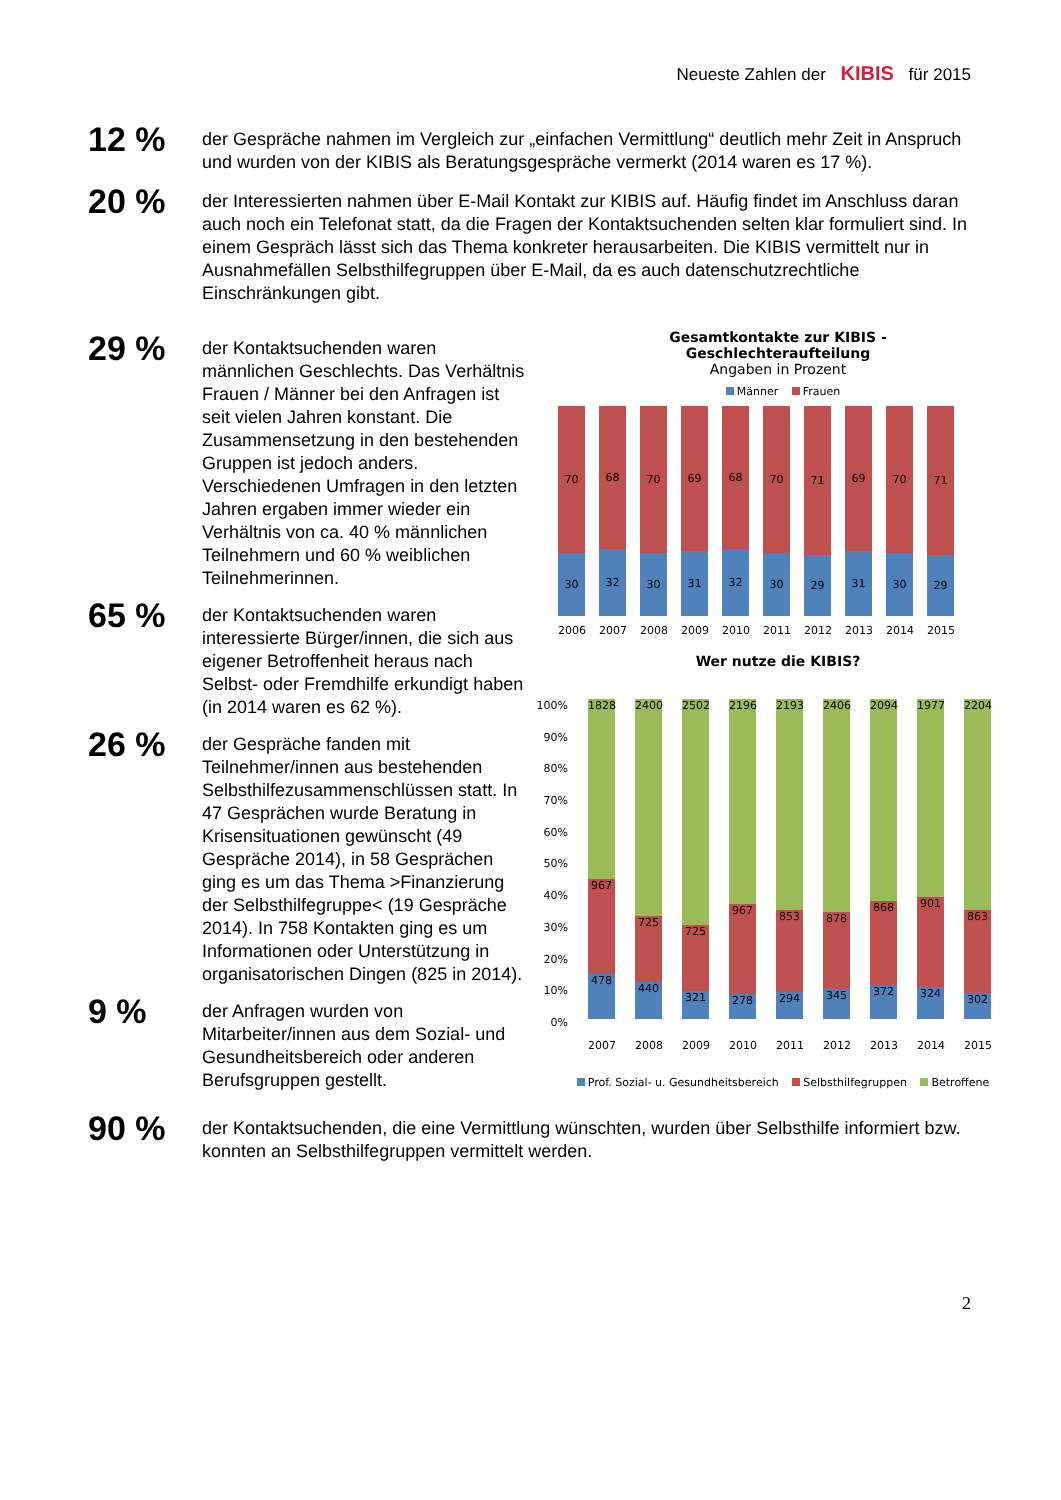Neueste Zahlen der KIBIS für 2015
12 %
der Gespräche nahmen im Vergleich zur „einfachen Vermittlung“ deutlich mehr Zeit in Anspruch und wurden von der KIBIS als Beratungsgespräche vermerkt (2014 waren es 17 %).
20 %
der Interessierten nahmen über E-Mail Kontakt zur KIBIS auf. Häufig findet im Anschluss daran auch noch ein Telefonat statt, da die Fragen der Kontaktsuchenden selten klar formuliert sind. In einem Gespräch lässt sich das Thema konkreter herausarbeiten. Die KIBIS vermittelt nur in Ausnahmefällen Selbsthilfegruppen über E-Mail, da es auch datenschutzrechtliche Einschränkungen gibt.
29 %
der Kontaktsuchenden waren männlichen Geschlechts. Das Verhältnis Frauen / Männer bei den Anfragen ist seit vielen Jahren konstant. Die Zusammensetzung in den bestehenden Gruppen ist jedoch anders. Verschiedenen Umfragen in den letzten Jahren ergaben immer wieder ein Verhältnis von ca. 40 % männlichen Teilnehmern und 60 % weiblichen Teilnehmerinnen.
65 %
der Kontaktsuchenden waren interessierte Bürger/innen, die sich aus eigener Betroffenheit heraus nach Selbst- oder Fremdhilfe erkundigt haben (in 2014 waren es 62 %).
26 %
der Gespräche fanden mit Teilnehmer/innen aus bestehenden Selbsthilfezusammenschlüssen statt. In 47 Gesprächen wurde Beratung in Krisensituationen gewünscht (49 Gespräche 2014), in 58 Gesprächen ging es um das Thema >Finanzierung der Selbsthilfegruppe< (19 Gespräche 2014). In 758 Kontakten ging es um Informationen oder Unterstützung in organisatorischen Dingen (825 in 2014).
9 %
der Anfragen wurden von Mitarbeiter/innen aus dem Sozial- und Gesundheitsbereich oder anderen Berufsgruppen gestellt.
Gesamtkontakte zur KIBIS -
Geschlechteraufteilung
Angaben in Prozent
Männer Frauen
70
30
68
32
70
30
69
31
68
32
70
30
71
29
69
31
70
30
71
29
2006 2007 2008 2009 2010 2011 2012 2013 2014 2015
Wer nutze die KIBIS?
100%
90%
80%
70%
60%
50%
40%
30%
20%
10%
0%
1828
967
478
2400
725
440
2502
725
321
2196
967
278
2193
853
294
2406
878
345
2094
868
372
1977
901
324
2204
863
302
2007 2008 2009 2010 2011 2012 2013 2014 2015
Prof. Sozial- u. Gesundheitsbereich Selbsthilfegruppen Betroffene
90 %
der Kontaktsuchenden, die eine Vermittlung wünschten, wurden über Selbsthilfe informiert bzw. konnten an Selbsthilfegruppen vermittelt werden.
2